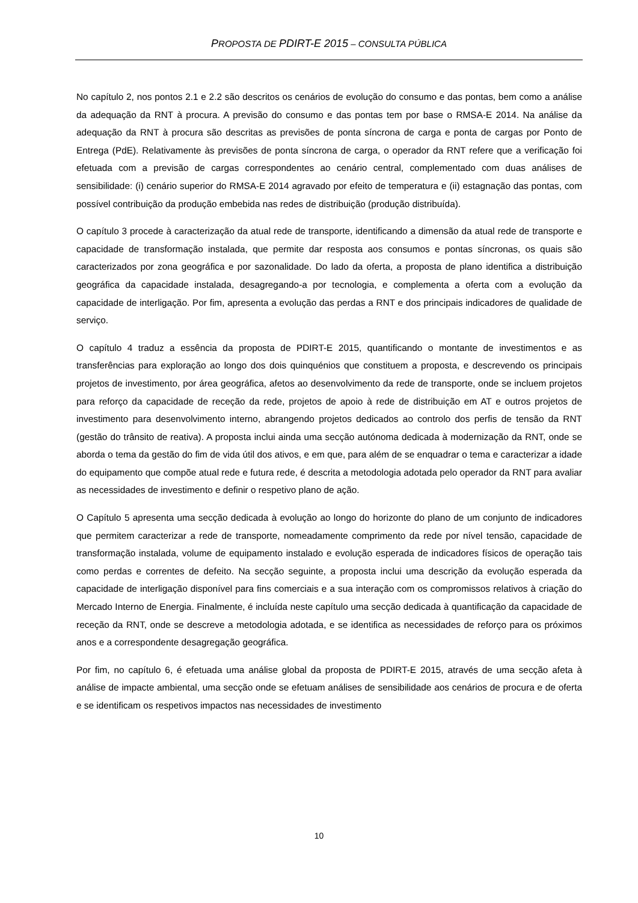PROPOSTA DE PDIRT-E 2015 – CONSULTA PÚBLICA
No capítulo 2, nos pontos 2.1 e 2.2 são descritos os cenários de evolução do consumo e das pontas, bem como a análise da adequação da RNT à procura. A previsão do consumo e das pontas tem por base o RMSA-E 2014. Na análise da adequação da RNT à procura são descritas as previsões de ponta síncrona de carga e ponta de cargas por Ponto de Entrega (PdE). Relativamente às previsões de ponta síncrona de carga, o operador da RNT refere que a verificação foi efetuada com a previsão de cargas correspondentes ao cenário central, complementado com duas análises de sensibilidade: (i) cenário superior do RMSA-E 2014 agravado por efeito de temperatura e (ii) estagnação das pontas, com possível contribuição da produção embebida nas redes de distribuição (produção distribuída).
O capítulo 3 procede à caracterização da atual rede de transporte, identificando a dimensão da atual rede de transporte e capacidade de transformação instalada, que permite dar resposta aos consumos e pontas síncronas, os quais são caracterizados por zona geográfica e por sazonalidade. Do lado da oferta, a proposta de plano identifica a distribuição geográfica da capacidade instalada, desagregando-a por tecnologia, e complementa a oferta com a evolução da capacidade de interligação. Por fim, apresenta a evolução das perdas a RNT e dos principais indicadores de qualidade de serviço.
O capítulo 4 traduz a essência da proposta de PDIRT-E 2015, quantificando o montante de investimentos e as transferências para exploração ao longo dos dois quinquénios que constituem a proposta, e descrevendo os principais projetos de investimento, por área geográfica, afetos ao desenvolvimento da rede de transporte, onde se incluem projetos para reforço da capacidade de receção da rede, projetos de apoio à rede de distribuição em AT e outros projetos de investimento para desenvolvimento interno, abrangendo projetos dedicados ao controlo dos perfis de tensão da RNT (gestão do trânsito de reativa). A proposta inclui ainda uma secção autónoma dedicada à modernização da RNT, onde se aborda o tema da gestão do fim de vida útil dos ativos, e em que, para além de se enquadrar o tema e caracterizar a idade do equipamento que compõe atual rede e futura rede, é descrita a metodologia adotada pelo operador da RNT para avaliar as necessidades de investimento e definir o respetivo plano de ação.
O Capítulo 5 apresenta uma secção dedicada à evolução ao longo do horizonte do plano de um conjunto de indicadores que permitem caracterizar a rede de transporte, nomeadamente comprimento da rede por nível tensão, capacidade de transformação instalada, volume de equipamento instalado e evolução esperada de indicadores físicos de operação tais como perdas e correntes de defeito. Na secção seguinte, a proposta inclui uma descrição da evolução esperada da capacidade de interligação disponível para fins comerciais e a sua interação com os compromissos relativos à criação do Mercado Interno de Energia. Finalmente, é incluída neste capítulo uma secção dedicada à quantificação da capacidade de receção da RNT, onde se descreve a metodologia adotada, e se identifica as necessidades de reforço para os próximos anos e a correspondente desagregação geográfica.
Por fim, no capítulo 6, é efetuada uma análise global da proposta de PDIRT-E 2015, através de uma secção afeta à análise de impacte ambiental, uma secção onde se efetuam análises de sensibilidade aos cenários de procura e de oferta e se identificam os respetivos impactos nas necessidades de investimento
10